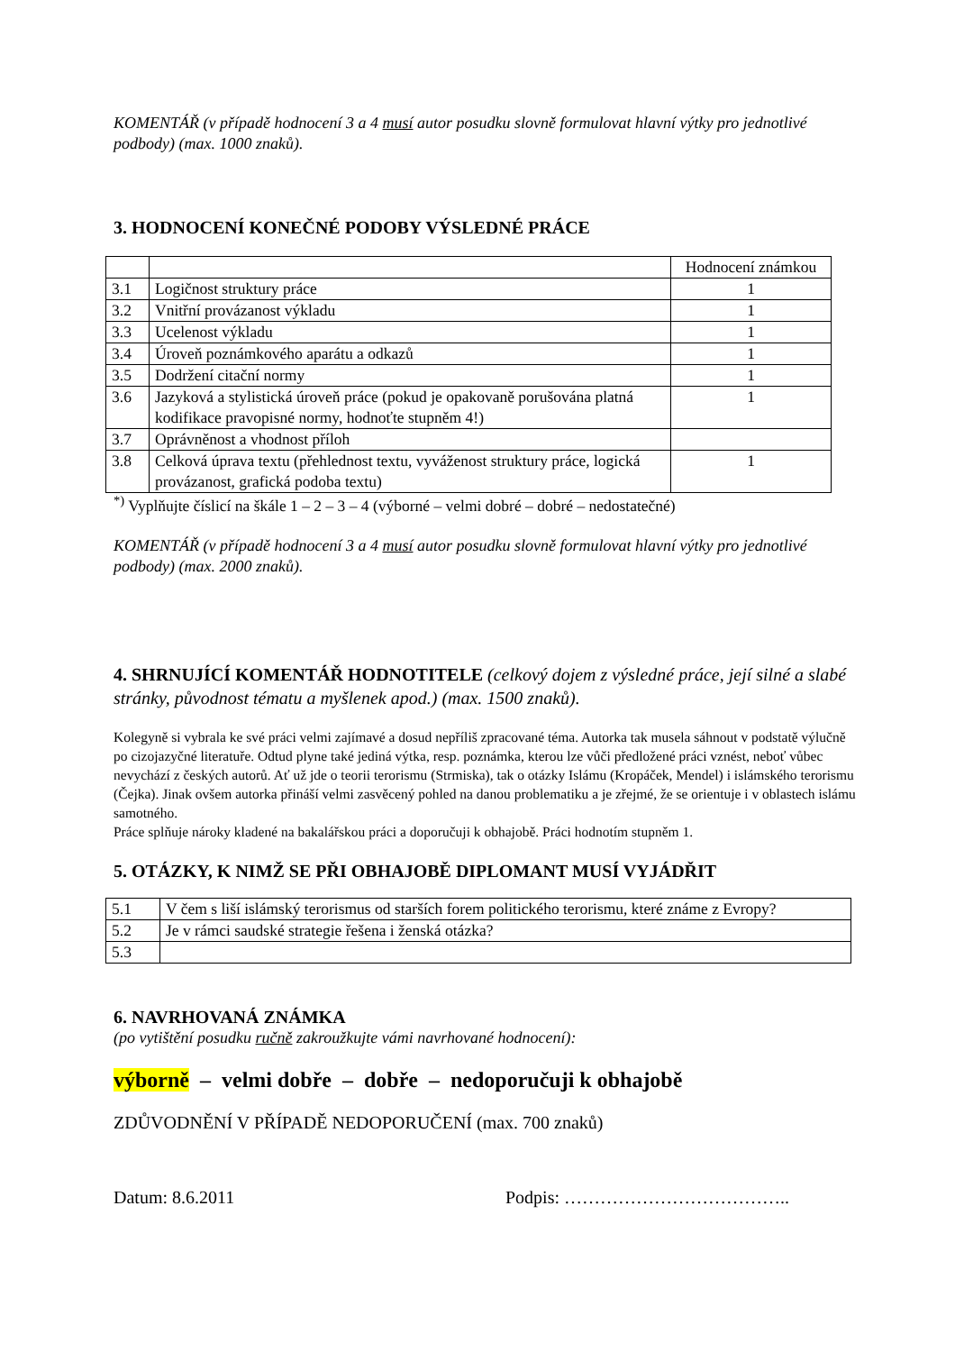KOMENTÁŘ (v případě hodnocení 3 a 4 musí autor posudku slovně formulovat hlavní výtky pro jednotlivé podbody) (max. 1000 znaků).
3. HODNOCENÍ KONEČNÉ PODOBY VÝSLEDNÉ PRÁCE
| | | Hodnocení známkou |
| 3.1 | Logičnost struktury práce | 1 |
| 3.2 | Vnitřní provázanost výkladu | 1 |
| 3.3 | Ucelenost výkladu | 1 |
| 3.4 | Úroveň poznámkového aparátu a odkazů | 1 |
| 3.5 | Dodržení citační normy | 1 |
| 3.6 | Jazyková a stylistická úroveň práce (pokud je opakovaně porušována platná kodifikace pravopisné normy, hodnoťte stupněm 4!) | 1 |
| 3.7 | Oprávněnost a vhodnost příloh | |
| 3.8 | Celková úprava textu (přehlednost textu, vyváženost struktury práce, logická provázanost, grafická podoba textu) | 1 |
<sup>*)</sup> Vyplňujte číslicí na škále 1 – 2 – 3 – 4 (výborné – velmi dobré – dobré – nedostatečné)
KOMENTÁŘ (v případě hodnocení 3 a 4 musí autor posudku slovně formulovat hlavní výtky pro jednotlivé podbody) (max. 2000 znaků).
4. SHRNUJÍCÍ KOMENTÁŘ HODNOTITELE (celkový dojem z výsledné práce, její silné a slabé stránky, původnost tématu a myšlenek apod.) (max. 1500 znaků).
Kolegyně si vybrala ke své práci velmi zajímavé a dosud nepříliš zpracované téma. Autorka tak musela sáhnout v podstatě výlučně po cizojazyčné literatuře. Odtud plyne také jediná výtka, resp. poznámka, kterou lze vůči předložené práci vznést, neboť vůbec nevychází z českých autorů. Ať už jde o teorii terorismu (Strmiska), tak o otázky Islámu (Kropáček, Mendel) i islámského terorismu (Čejka). Jinak ovšem autorka přináší velmi zasvěcený pohled na danou problematiku a je zřejmé, že se orientuje i v oblastech islámu samotného.
Práce splňuje nároky kladené na bakalářskou práci a doporučuji k obhajobě. Práci hodnotím stupněm 1.
5. OTÁZKY, K NIMŽ SE PŘI OBHAJOBĚ DIPLOMANT MUSÍ VYJÁDŘIT
| 5.1 | V čem s liší islámský terorismus od starších forem politického terorismu, které známe z Evropy? |
| 5.2 | Je v rámci saudské strategie řešena i ženská otázka? |
| 5.3 | |
6. NAVRHOVANÁ ZNÁMKA
(po vytištění posudku ručně zakroužkujte vámi navrhované hodnocení):
výborně – velmi dobře – dobře – nedoporučuji k obhajobě
ZDŮVODNĚNÍ V PŘÍPADĚ NEDOPORUČENÍ (max. 700 znaků)
Datum: 8.6.2011 Podpis: ………………………………..